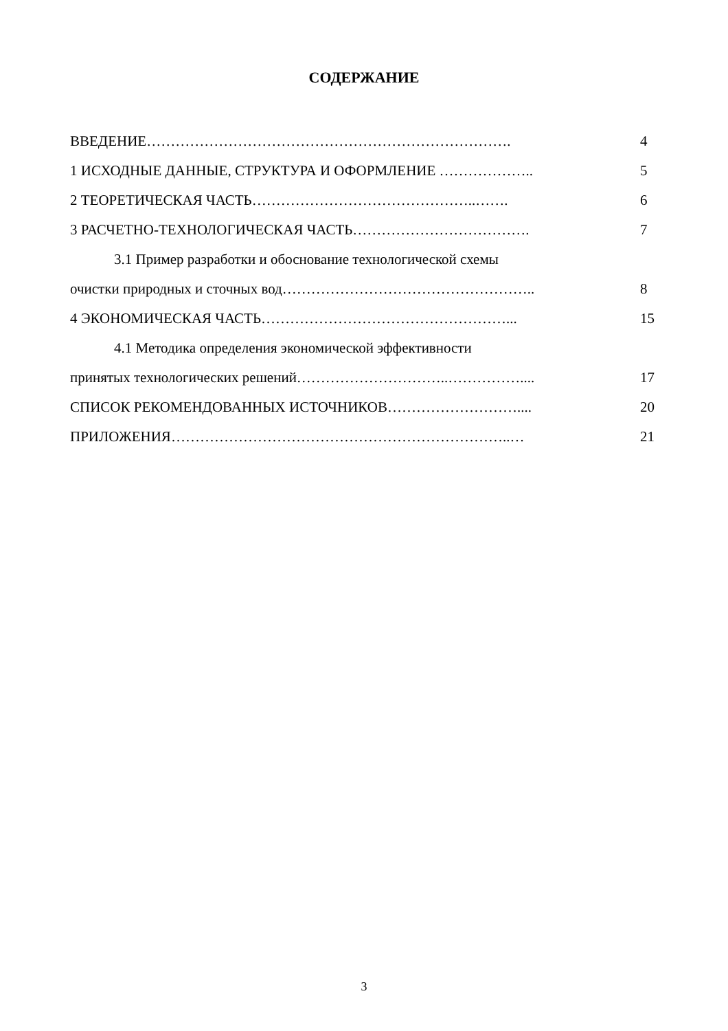СОДЕРЖАНИЕ
ВВЕДЕНИЕ…………………………………………………………………. 4
1 ИСХОДНЫЕ ДАННЫЕ, СТРУКТУРА И ОФОРМЛЕНИЕ ……………….. 5
2 ТЕОРЕТИЧЕСКАЯ ЧАСТЬ………………………………………..……. 6
3 РАСЧЕТНО-ТЕХНОЛОГИЧЕСКАЯ ЧАСТЬ………………………………. 7
3.1 Пример разработки и обоснование технологической схемы
очистки природных и сточных вод…………………………………………….. 8
4 ЭКОНОМИЧЕСКАЯ ЧАСТЬ……………………………………………... 15
4.1 Методика определения экономической эффективности
принятых технологических решений…………………………..…………….... 17
СПИСОК РЕКОМЕНДОВАННЫХ ИСТОЧНИКОВ……………………….... 20
ПРИЛОЖЕНИЯ……………………………………………………………..… 21
3